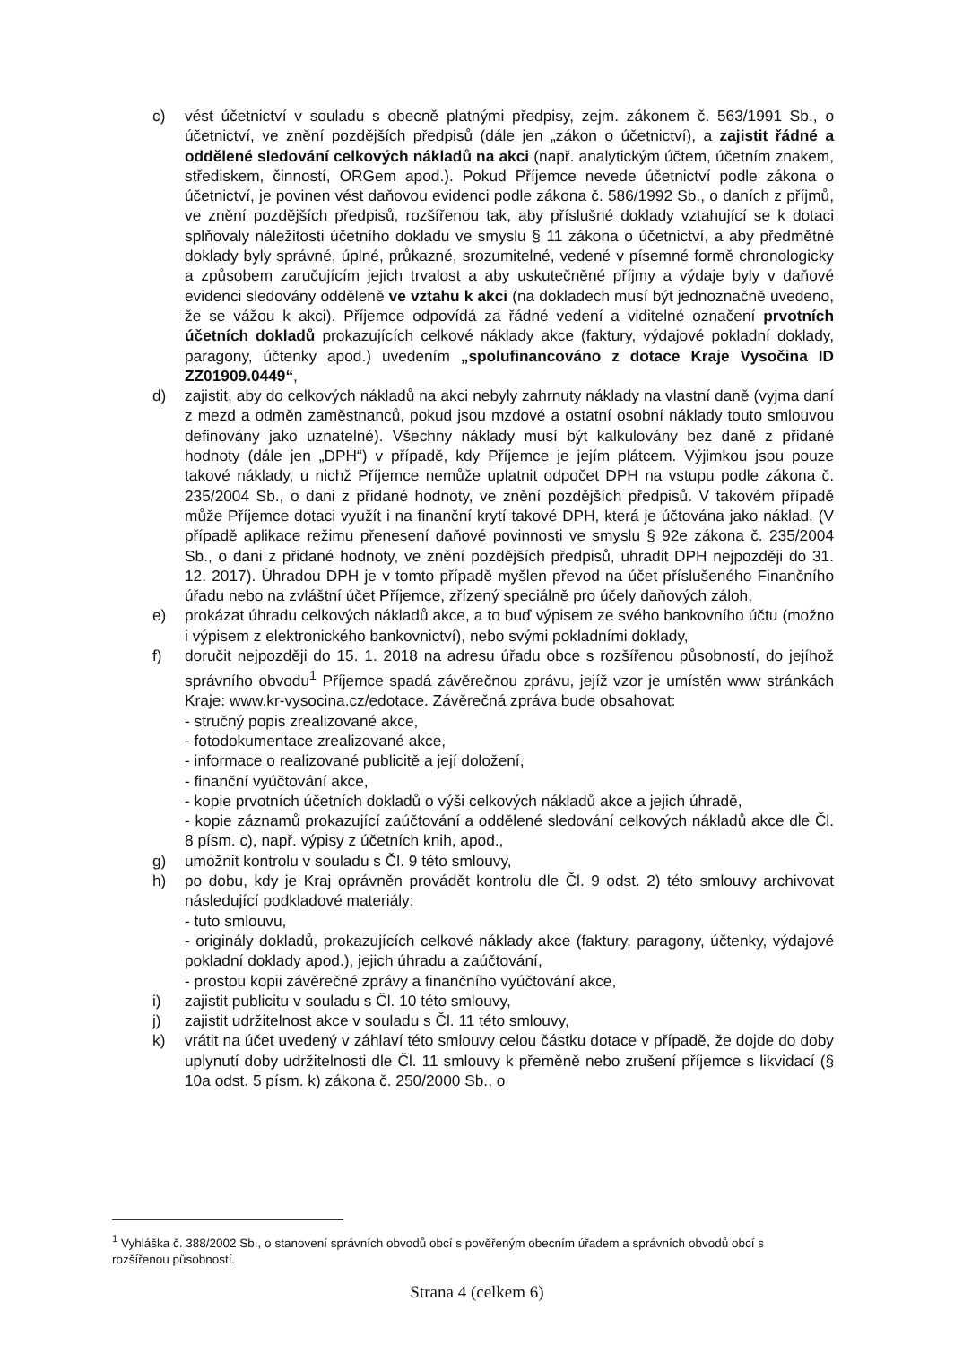c) vést účetnictví v souladu s obecně platnými předpisy, zejm. zákonem č. 563/1991 Sb., o účetnictví, ve znění pozdějších předpisů (dále jen „zákon o účetnictví), a zajistit řádné a oddělené sledování celkových nákladů na akci (např. analytickým účtem, účetním znakem, střediskem, činností, ORGem apod.). Pokud Příjemce nevede účetnictví podle zákona o účetnictví, je povinen vést daňovou evidenci podle zákona č. 586/1992 Sb., o daních z příjmů, ve znění pozdějších předpisů, rozšířenou tak, aby příslušné doklady vztahující se k dotaci splňovaly náležitosti účetního dokladu ve smyslu § 11 zákona o účetnictví, a aby předmětné doklady byly správné, úplné, průkazné, srozumitelné, vedené v písemné formě chronologicky a způsobem zaručujícím jejich trvalost a aby uskutečněné příjmy a výdaje byly v daňové evidenci sledovány odděleně ve vztahu k akci (na dokladech musí být jednoznačně uvedeno, že se vážou k akci). Příjemce odpovídá za řádné vedení a viditelné označení prvotních účetních dokladů prokazujících celkové náklady akce (faktury, výdajové pokladní doklady, paragony, účtenky apod.) uvedením „spolufinancováno z dotace Kraje Vysočina ID ZZ01909.0449“,
d) zajistit, aby do celkových nákladů na akci nebyly zahrnuty náklady na vlastní daně (vyjma daní z mezd a odměn zaměstnanců, pokud jsou mzdové a ostatní osobní náklady touto smlouvou definovány jako uznatelné). Všechny náklady musí být kalkulovány bez daně z přidané hodnoty (dále jen „DPH“) v případě, kdy Příjemce je jejím plátcem. Výjimkou jsou pouze takové náklady, u nichž Příjemce nemůže uplatnit odpočet DPH na vstupu podle zákona č. 235/2004 Sb., o dani z přidané hodnoty, ve znění pozdějších předpisů. V takovém případě může Příjemce dotaci využít i na finanční krytí takové DPH, která je účtována jako náklad. (V případě aplikace režimu přenesení daňové povinnosti ve smyslu § 92e zákona č. 235/2004 Sb., o dani z přidané hodnoty, ve znění pozdějších předpisů, uhradit DPH nejpozději do 31. 12. 2017). Úhradou DPH je v tomto případě myšlen převod na účet příslušeného Finančního úřadu nebo na zvláštní účet Příjemce, zřízený speciálně pro účely daňových záloh,
e) prokázat úhradu celkových nákladů akce, a to buď výpisem ze svého bankovního účtu (možno i výpisem z elektronického bankovnictví), nebo svými pokladními doklady,
f) doručit nejpozději do 15. 1. 2018 na adresu úřadu obce s rozšířenou působností, do jejíhož správního obvodu<sup>1</sup> Příjemce spadá závěrečnou zprávu, jejíž vzor je umístěn www stránkách Kraje: www.kr-vysocina.cz/edotace. Závěrečná zpráva bude obsahovat:
- stručný popis zrealizované akce,
- fotodokumentace zrealizované akce,
- informace o realizované publicitě a její doložení,
- finanční vyúčtování akce,
- kopie prvotních účetních dokladů o výši celkových nákladů akce a jejich úhradě,
- kopie záznamů prokazující zaúčtování a oddělené sledování celkových nákladů akce dle Čl. 8 písm. c), např. výpisy z účetních knih, apod.,
g) umožnit kontrolu v souladu s Čl. 9 této smlouvy,
h) po dobu, kdy je Kraj oprávněn provádět kontrolu dle Čl. 9 odst. 2) této smlouvy archivovat následující podkladové materiály:
- tuto smlouvu,
- originály dokladů, prokazujících celkové náklady akce (faktury, paragony, účtenky, výdajové pokladní doklady apod.), jejich úhradu a zaúčtování,
- prostou kopii závěrečné zprávy a finančního vyúčtování akce,
i) zajistit publicitu v souladu s Čl. 10 této smlouvy,
j) zajistit udržitelnost akce v souladu s Čl. 11 této smlouvy,
k) vrátit na účet uvedený v záhlaví této smlouvy celou částku dotace v případě, že dojde do doby uplynutí doby udržitelnosti dle Čl. 11 smlouvy k přeměně nebo zrušení příjemce s likvidací (§ 10a odst. 5 písm. k) zákona č. 250/2000 Sb., o
<sup>1</sup> Vyhláška č. 388/2002 Sb., o stanovení správních obvodů obcí s pověřeným obecním úřadem a správních obvodů obcí s rozšířenou působností.
Strana 4 (celkem 6)